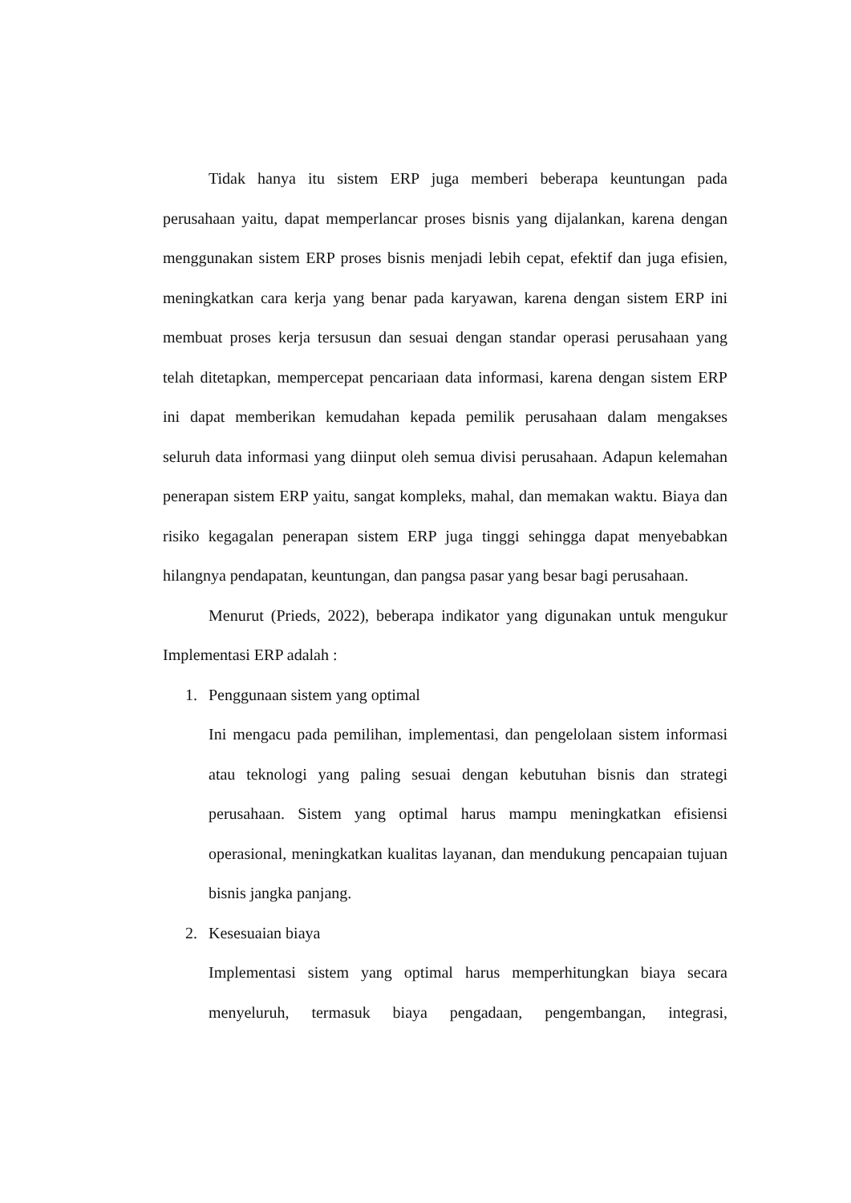Tidak hanya itu sistem ERP juga memberi beberapa keuntungan pada perusahaan yaitu, dapat memperlancar proses bisnis yang dijalankan, karena dengan menggunakan sistem ERP proses bisnis menjadi lebih cepat, efektif dan juga efisien, meningkatkan cara kerja yang benar pada karyawan, karena dengan sistem ERP ini membuat proses kerja tersusun dan sesuai dengan standar operasi perusahaan yang telah ditetapkan, mempercepat pencariaan data informasi, karena dengan sistem ERP ini dapat memberikan kemudahan kepada pemilik perusahaan dalam mengakses seluruh data informasi yang diinput oleh semua divisi perusahaan. Adapun kelemahan penerapan sistem ERP yaitu, sangat kompleks, mahal, dan memakan waktu. Biaya dan risiko kegagalan penerapan sistem ERP juga tinggi sehingga dapat menyebabkan hilangnya pendapatan, keuntungan, dan pangsa pasar yang besar bagi perusahaan.
Menurut (Prieds, 2022), beberapa indikator yang digunakan untuk mengukur Implementasi ERP adalah :
1. Penggunaan sistem yang optimal
Ini mengacu pada pemilihan, implementasi, dan pengelolaan sistem informasi atau teknologi yang paling sesuai dengan kebutuhan bisnis dan strategi perusahaan. Sistem yang optimal harus mampu meningkatkan efisiensi operasional, meningkatkan kualitas layanan, dan mendukung pencapaian tujuan bisnis jangka panjang.
2. Kesesuaian biaya
Implementasi sistem yang optimal harus memperhitungkan biaya secara menyeluruh, termasuk biaya pengadaan, pengembangan, integrasi,